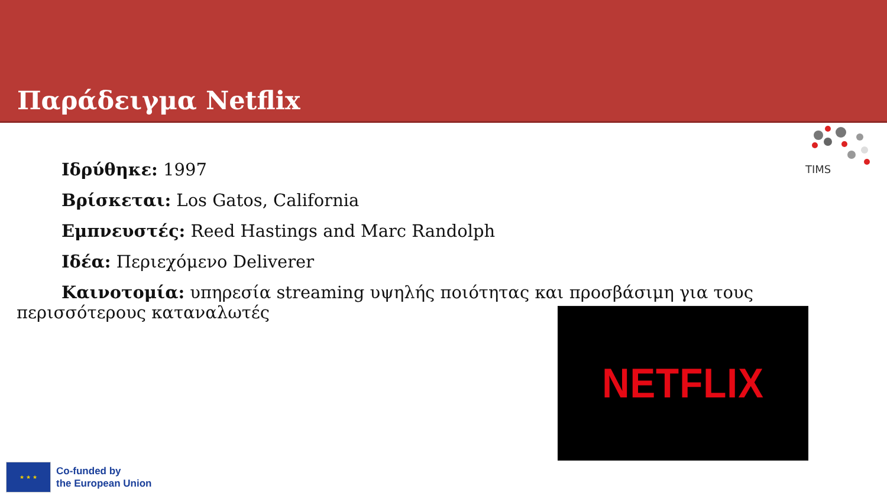Παράδειγμα Netflix
TIMS
Ιδρύθηκε: 1997
Βρίσκεται: Los Gatos, California
Εμπνευστές: Reed Hastings and Marc Randolph
Ιδέα: Περιεχόμενο Deliverer
Καινοτομία: υπηρεσία streaming υψηλής ποιότητας και προσβάσιμη για τους περισσότερους καταναλωτές
NETFLIX
★ ★ ★
Co-funded by
the European Union